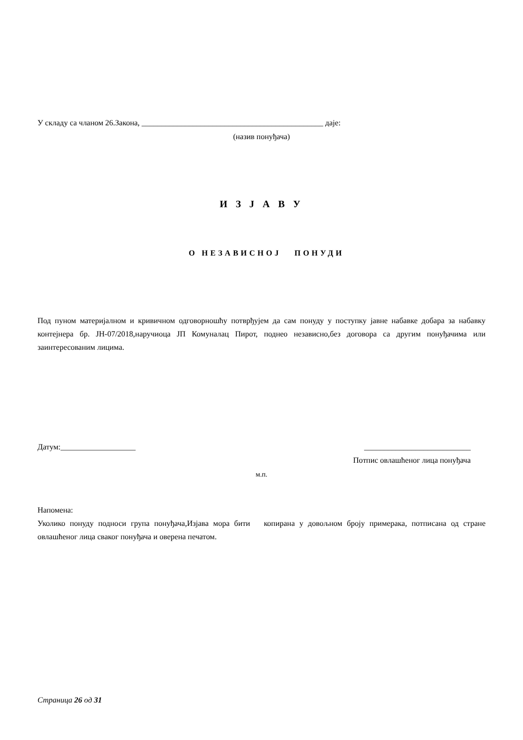У складу са чланом 26.Закона, ______________________________________________ даје:
(назив понуђача)
И З Ј А В У
О НЕЗАВИСНОЈ ПОНУДИ
Под пуном материјалном и кривичном одговорношћу потврђујем да сам понуду у поступку јавне набавке добара за набавку контејнера бр. ЈН-07/2018,наручиоца ЈП Комуналац Пирот, поднео независно,без договора са другим понуђачима или заинтересованим лицима.
Датум:___________________ ___________________________
Потпис овлашћеног лица понуђача
м.п.
Напомена:
Уколико понуду подноси група понуђача,Изјава мора бити копирана у довољном броју примерака, потписана од стране овлашћеног лица сваког понуђача и оверена печатом.
Страница 26 од 31